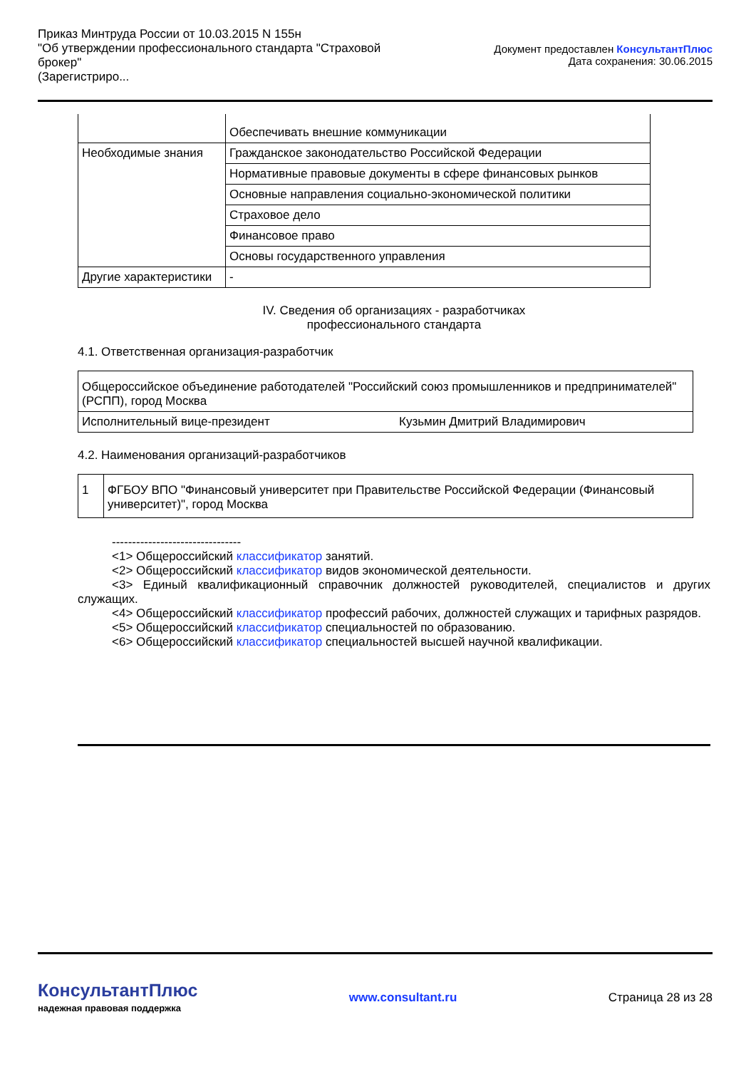Приказ Минтруда России от 10.03.2015 N 155н
"Об утверждении профессионального стандарта "Страховой брокер"
(Зарегистриро...
Документ предоставлен КонсультантПлюс
Дата сохранения: 30.06.2015
| | Обеспечивать внешние коммуникации |
| Необходимые знания | Гражданское законодательство Российской Федерации |
| | Нормативные правовые документы в сфере финансовых рынков |
| | Основные направления социально-экономической политики |
| | Страховое дело |
| | Финансовое право |
| | Основы государственного управления |
| Другие характеристики | - |
IV. Сведения об организациях - разработчиках
профессионального стандарта
4.1. Ответственная организация-разработчик
| Общероссийское объединение работодателей "Российский союз промышленников и предпринимателей" (РСПП), город Москва | |
| Исполнительный вице-президент | Кузьмин Дмитрий Владимирович |
4.2. Наименования организаций-разработчиков
| 1 | ФГБОУ ВПО "Финансовый университет при Правительстве Российской Федерации (Финансовый университет)", город Москва |
--------------------------------
<1> Общероссийский классификатор занятий.
<2> Общероссийский классификатор видов экономической деятельности.
<3> Единый квалификационный справочник должностей руководителей, специалистов и других служащих.
<4> Общероссийский классификатор профессий рабочих, должностей служащих и тарифных разрядов.
<5> Общероссийский классификатор специальностей по образованию.
<6> Общероссийский классификатор специальностей высшей научной квалификации.
КонсультантПлюс
надежная правовая поддержка
www.consultant.ru Страница 28 из 28